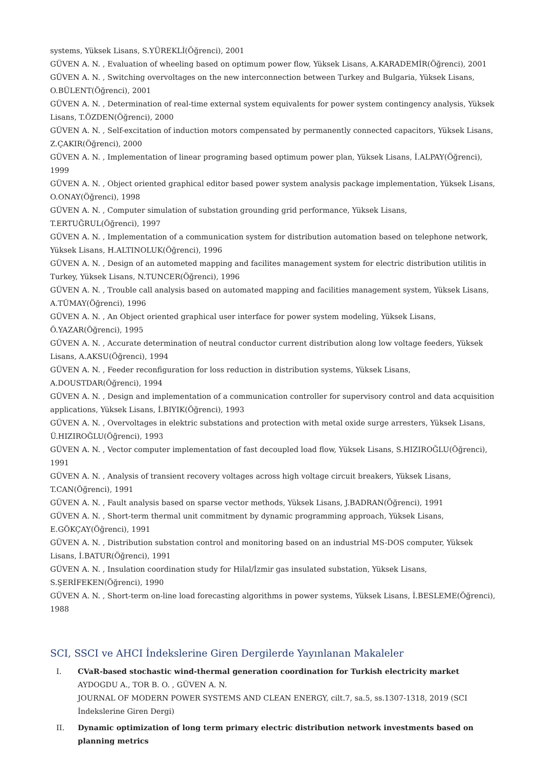systems, Yüksek Lisans, S.YÜREKLİ(Öğrenci), 2001
GÜVEN A. N. , Evaluation of wheeling based on optimum power flow, Yüksek Lisans, A.KARADEMİR(Öğrenci), 2001
GÜVEN A. N. , Switching overvoltages on the new interconnection between Turkey and Bulgaria, Yüksek Lisans, O.BÜLENT(Öğrenci), 2001
GÜVEN A. N. , Determination of real-time external system equivalents for power system contingency analysis, Yüksek Lisans, T.ÖZDEN(Öğrenci), 2000
GÜVEN A. N. , Self-excitation of induction motors compensated by permanently connected capacitors, Yüksek Lisans, Z.ÇAKIR(Öğrenci), 2000
GÜVEN A. N. , Implementation of linear programing based optimum power plan, Yüksek Lisans, İ.ALPAY(Öğrenci), 1999
GÜVEN A. N. , Object oriented graphical editor based power system analysis package implementation, Yüksek Lisans, O.ONAY(Öğrenci), 1998
GÜVEN A. N. , Computer simulation of substation grounding grid performance, Yüksek Lisans, T.ERTUĞRUL(Öğrenci), 1997
GÜVEN A. N. , Implementation of a communication system for distribution automation based on telephone network, Yüksek Lisans, H.ALTINOLUK(Öğrenci), 1996
GÜVEN A. N. , Design of an autometed mapping and facilites management system for electric distribution utilitis in Turkey, Yüksek Lisans, N.TUNCER(Öğrenci), 1996
GÜVEN A. N. , Trouble call analysis based on automated mapping and facilities management system, Yüksek Lisans, A.TÜMAY(Öğrenci), 1996
GÜVEN A. N. , An Object oriented graphical user interface for power system modeling, Yüksek Lisans, Ö.YAZAR(Öğrenci), 1995
GÜVEN A. N. , Accurate determination of neutral conductor current distribution along low voltage feeders, Yüksek Lisans, A.AKSU(Öğrenci), 1994
GÜVEN A. N. , Feeder reconfiguration for loss reduction in distribution systems, Yüksek Lisans, A.DOUSTDAR(Öğrenci), 1994
GÜVEN A. N. , Design and implementation of a communication controller for supervisory control and data acquisition applications, Yüksek Lisans, İ.BIYIK(Öğrenci), 1993
GÜVEN A. N. , Overvoltages in elektric substations and protection with metal oxide surge arresters, Yüksek Lisans, Ü.HIZIROĞLU(Öğrenci), 1993
GÜVEN A. N. , Vector computer implementation of fast decoupled load flow, Yüksek Lisans, S.HIZIROĞLU(Öğrenci), 1991
GÜVEN A. N. , Analysis of transient recovery voltages across high voltage circuit breakers, Yüksek Lisans, T.CAN(Öğrenci), 1991
GÜVEN A. N. , Fault analysis based on sparse vector methods, Yüksek Lisans, J.BADRAN(Öğrenci), 1991
GÜVEN A. N. , Short-term thermal unit commitment by dynamic programming approach, Yüksek Lisans, E.GÖKÇAY(Öğrenci), 1991
GÜVEN A. N. , Distribution substation control and monitoring based on an industrial MS-DOS computer, Yüksek Lisans, İ.BATUR(Öğrenci), 1991
GÜVEN A. N. , Insulation coordination study for Hilal/İzmir gas insulated substation, Yüksek Lisans, S.ŞERİFEKEN(Öğrenci), 1990
GÜVEN A. N. , Short-term on-line load forecasting algorithms in power systems, Yüksek Lisans, İ.BESLEME(Öğrenci), 1988
SCI, SSCI ve AHCI İndekslerine Giren Dergilerde Yayınlanan Makaleler
I. CVaR-based stochastic wind-thermal generation coordination for Turkish electricity market
AYDOGDU A., TOR B. O. , GÜVEN A. N.
JOURNAL OF MODERN POWER SYSTEMS AND CLEAN ENERGY, cilt.7, sa.5, ss.1307-1318, 2019 (SCI İndekslerine Giren Dergi)
II. Dynamic optimization of long term primary electric distribution network investments based on planning metrics